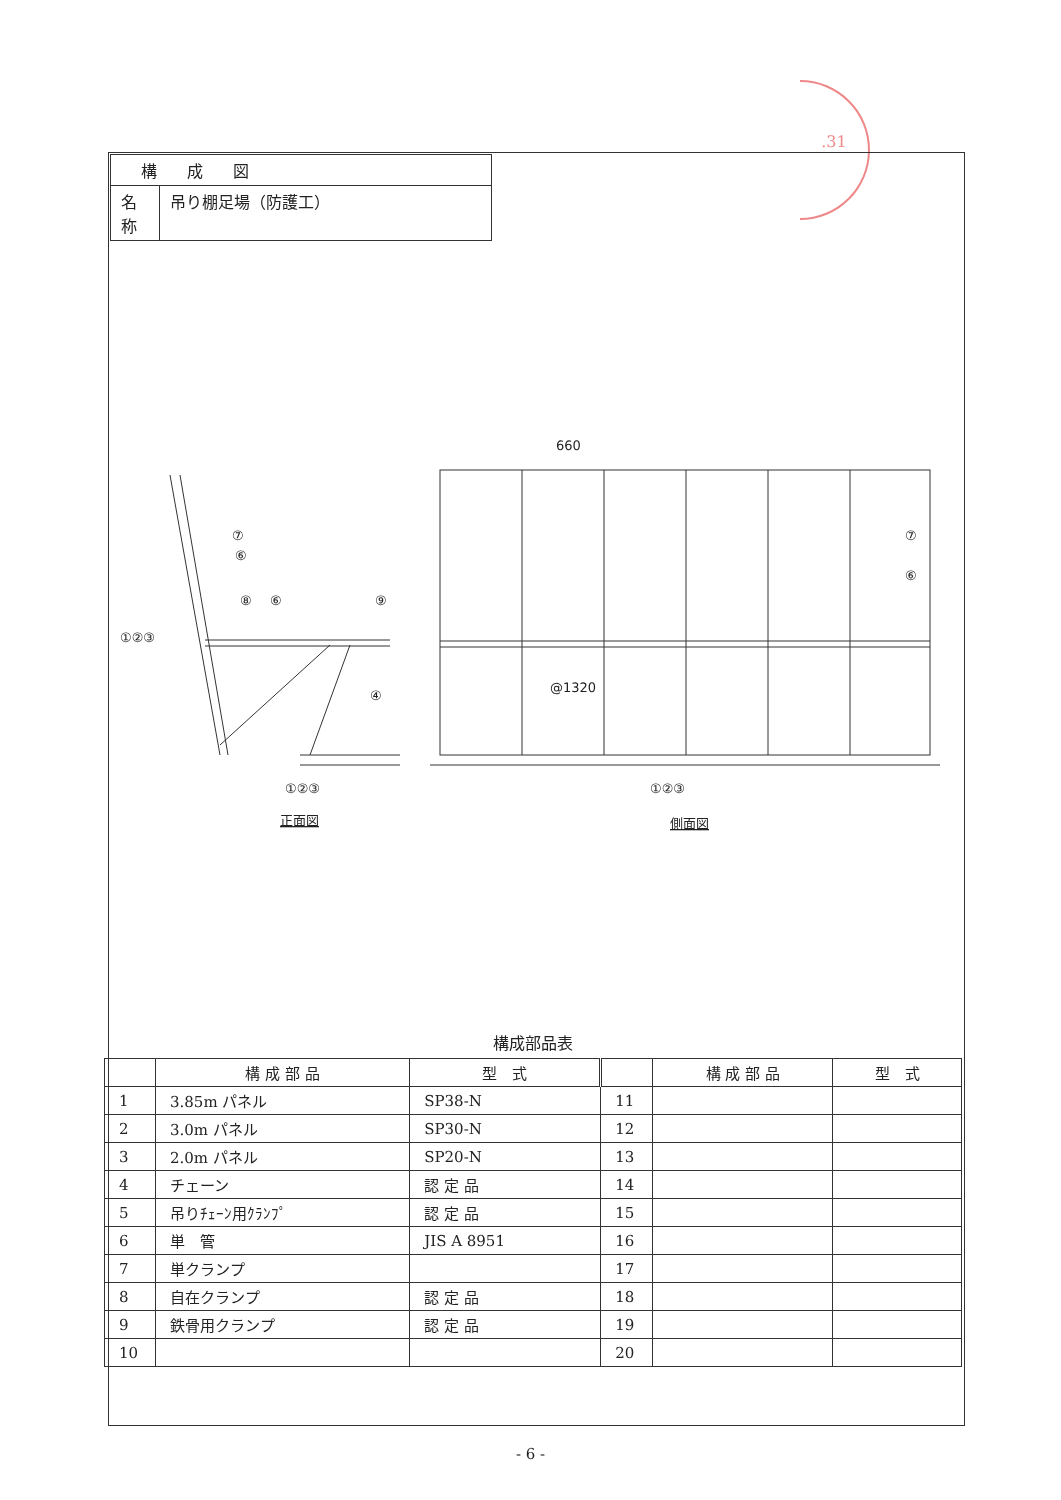.31
| 構成図 | |
| 名 称 | 吊り棚足場（防護工） |
⑦
⑥
⑧
⑥
⑨
①②③
④
①②③
660
@1320
⑦
⑥
①②③
正面図
側面図
構成部品表
| | 構 成 部 品 | 型 式 | | 構 成 部 品 | 型 式 |
| --- | --- | --- | --- | --- | --- |
| 1 | 3.85m パネル | SP38-N | 11 | | |
| 2 | 3.0m パネル | SP30-N | 12 | | |
| 3 | 2.0m パネル | SP20-N | 13 | | |
| 4 | チェーン | 認 定 品 | 14 | | |
| 5 | 吊りﾁｪｰﾝ用ｸﾗﾝﾌﾟ | 認 定 品 | 15 | | |
| 6 | 単 管 | JIS A 8951 | 16 | | |
| 7 | 単クランプ | | 17 | | |
| 8 | 自在クランプ | 認 定 品 | 18 | | |
| 9 | 鉄骨用クランプ | 認 定 品 | 19 | | |
| 10 | | | 20 | | |
- 6 -